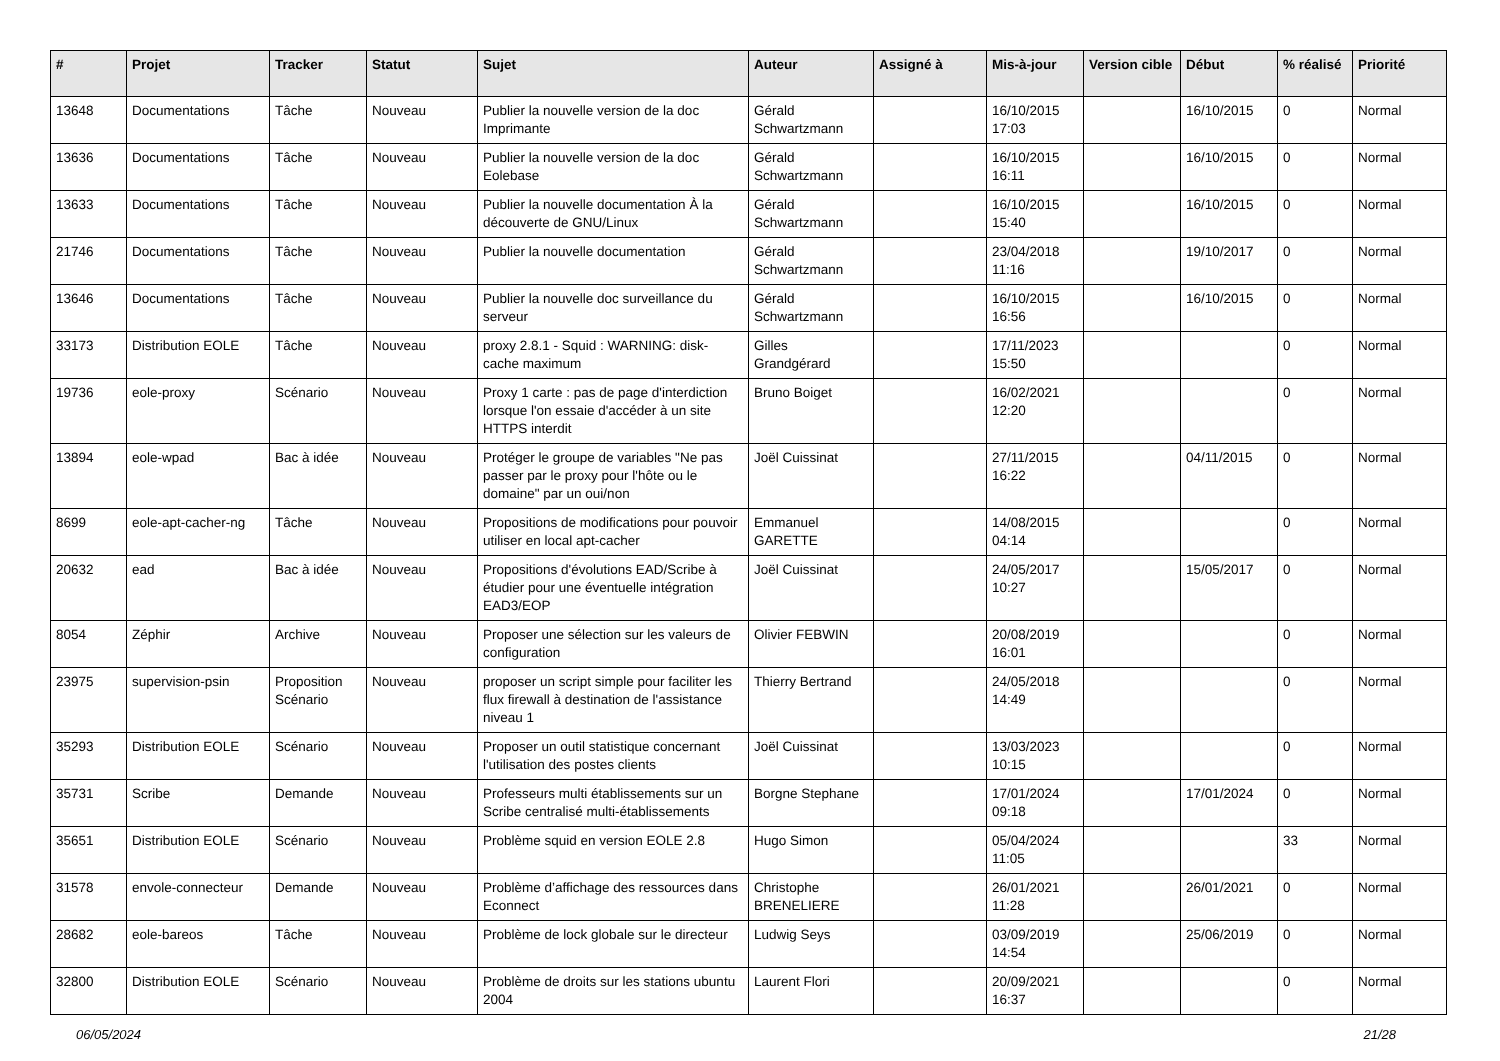| # | Projet | Tracker | Statut | Sujet | Auteur | Assigné à | Mis-à-jour | Version cible | Début | % réalisé | Priorité |
| --- | --- | --- | --- | --- | --- | --- | --- | --- | --- | --- | --- |
| 13648 | Documentations | Tâche | Nouveau | Publier la nouvelle version de la doc Imprimante | Gérald Schwartzmann | | 16/10/2015 17:03 | | 16/10/2015 | 0 | Normal |
| 13636 | Documentations | Tâche | Nouveau | Publier la nouvelle version de la doc Eolebase | Gérald Schwartzmann | | 16/10/2015 16:11 | | 16/10/2015 | 0 | Normal |
| 13633 | Documentations | Tâche | Nouveau | Publier la nouvelle documentation À la découverte de GNU/Linux | Gérald Schwartzmann | | 16/10/2015 15:40 | | 16/10/2015 | 0 | Normal |
| 21746 | Documentations | Tâche | Nouveau | Publier la nouvelle documentation | Gérald Schwartzmann | | 23/04/2018 11:16 | | 19/10/2017 | 0 | Normal |
| 13646 | Documentations | Tâche | Nouveau | Publier la nouvelle doc surveillance du serveur | Gérald Schwartzmann | | 16/10/2015 16:56 | | 16/10/2015 | 0 | Normal |
| 33173 | Distribution EOLE | Tâche | Nouveau | proxy 2.8.1 - Squid : WARNING: disk-cache maximum | Gilles Grandgérard | | 17/11/2023 15:50 | | | 0 | Normal |
| 19736 | eole-proxy | Scénario | Nouveau | Proxy 1 carte : pas de page d'interdiction lorsque l'on essaie d'accéder à un site HTTPS interdit | Bruno Boiget | | 16/02/2021 12:20 | | | 0 | Normal |
| 13894 | eole-wpad | Bac à idée | Nouveau | Protéger le groupe de variables "Ne pas passer par le proxy pour l'hôte ou le domaine" par un oui/non | Joël Cuissinat | | 27/11/2015 16:22 | | 04/11/2015 | 0 | Normal |
| 8699 | eole-apt-cacher-ng | Tâche | Nouveau | Propositions de modifications pour pouvoir utiliser en local apt-cacher | Emmanuel GARETTE | | 14/08/2015 04:14 | | | 0 | Normal |
| 20632 | ead | Bac à idée | Nouveau | Propositions d'évolutions EAD/Scribe à étudier pour une éventuelle intégration EAD3/EOP | Joël Cuissinat | | 24/05/2017 10:27 | | 15/05/2017 | 0 | Normal |
| 8054 | Zéphir | Archive | Nouveau | Proposer une sélection sur les valeurs de configuration | Olivier FEBWIN | | 20/08/2019 16:01 | | | 0 | Normal |
| 23975 | supervision-psin | Proposition Scénario | Nouveau | proposer un script simple pour faciliter les flux firewall à destination de l'assistance niveau 1 | Thierry Bertrand | | 24/05/2018 14:49 | | | 0 | Normal |
| 35293 | Distribution EOLE | Scénario | Nouveau | Proposer un outil statistique concernant l'utilisation des postes clients | Joël Cuissinat | | 13/03/2023 10:15 | | | 0 | Normal |
| 35731 | Scribe | Demande | Nouveau | Professeurs multi établissements sur un Scribe centralisé multi-établissements | Borgne Stephane | | 17/01/2024 09:18 | | 17/01/2024 | 0 | Normal |
| 35651 | Distribution EOLE | Scénario | Nouveau | Problème squid en version EOLE 2.8 | Hugo Simon | | 05/04/2024 11:05 | | | 33 | Normal |
| 31578 | envole-connecteur | Demande | Nouveau | Problème d’affichage des ressources dans Econnect | Christophe BRENELIERE | | 26/01/2021 11:28 | | 26/01/2021 | 0 | Normal |
| 28682 | eole-bareos | Tâche | Nouveau | Problème de lock globale sur le directeur | Ludwig Seys | | 03/09/2019 14:54 | | 25/06/2019 | 0 | Normal |
| 32800 | Distribution EOLE | Scénario | Nouveau | Problème de droits sur les stations ubuntu 2004 | Laurent Flori | | 20/09/2021 16:37 | | | 0 | Normal |
06/05/2024 21/28